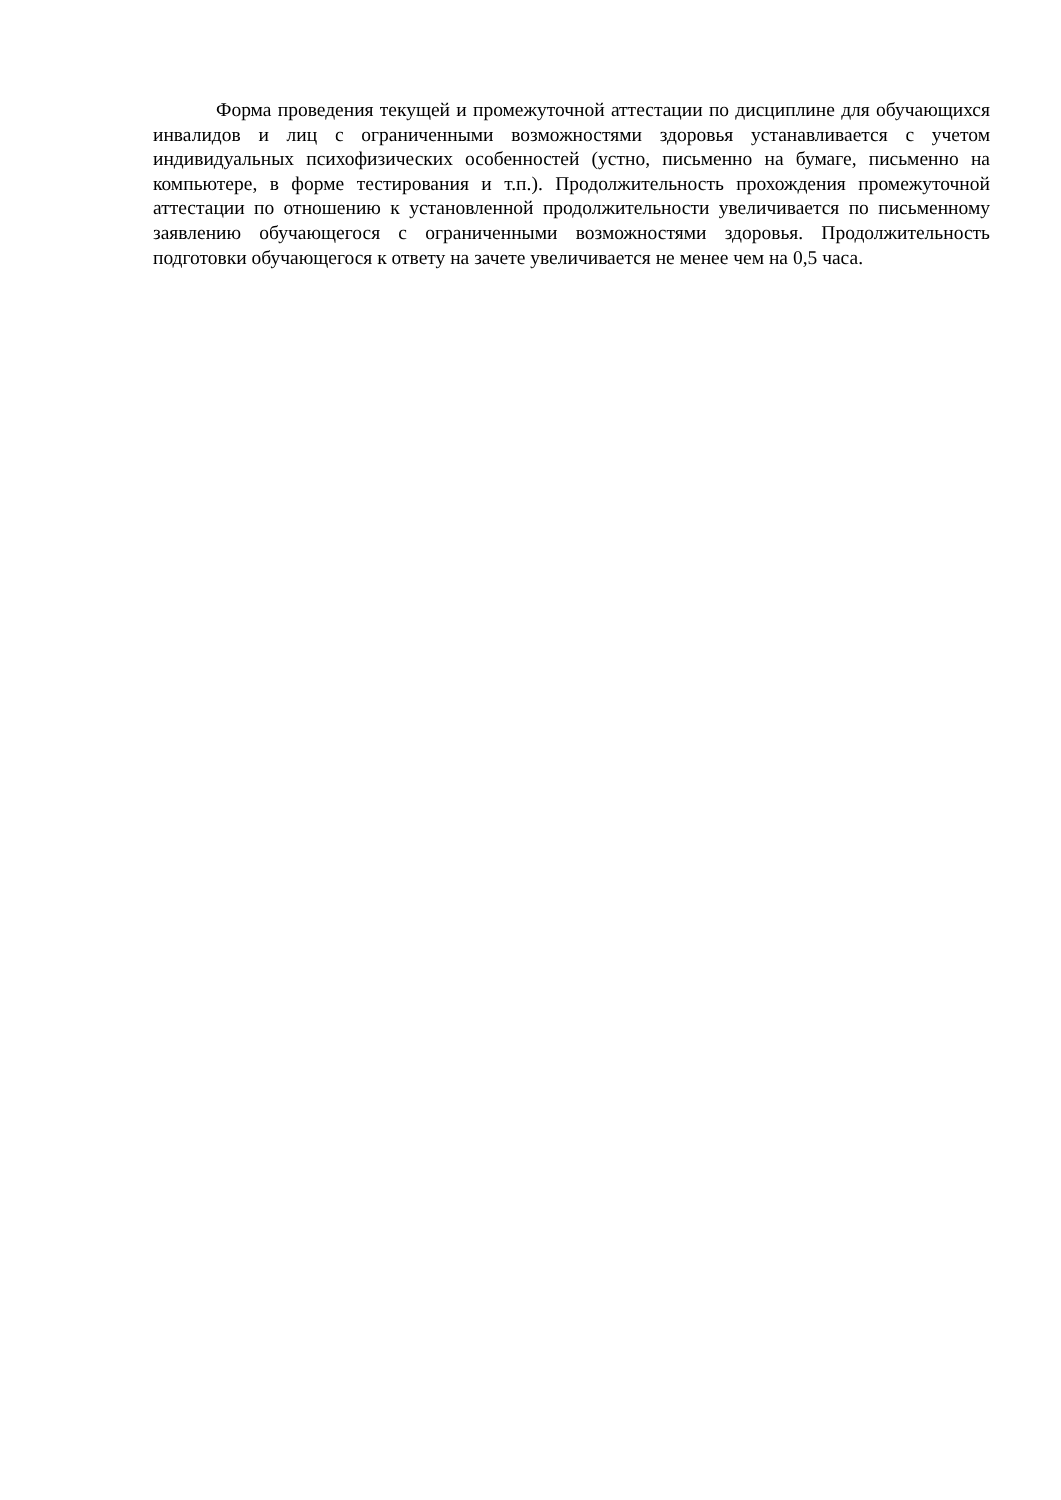Форма проведения текущей и промежуточной аттестации по дисциплине для обучающихся инвалидов и лиц с ограниченными возможностями здоровья устанавливается с учетом индивидуальных психофизических особенностей (устно, письменно на бумаге, письменно на компьютере, в форме тестирования и т.п.). Продолжительность прохождения промежуточной аттестации по отношению к установленной продолжительности увеличивается по письменному заявлению обучающегося с ограниченными возможностями здоровья. Продолжительность подготовки обучающегося к ответу на зачете увеличивается не менее чем на 0,5 часа.